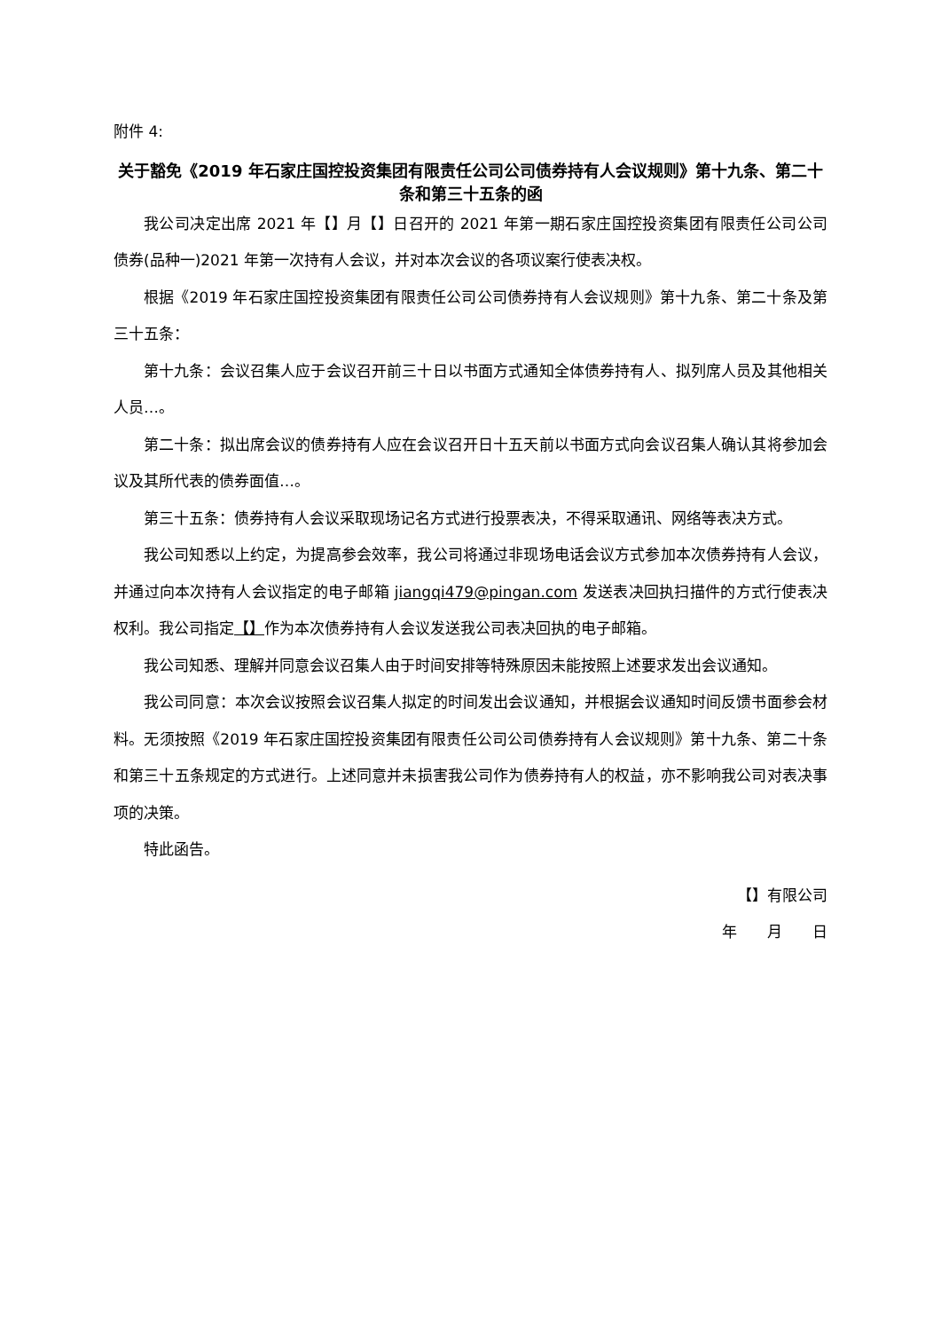附件 4:
关于豁免《2019 年石家庄国控投资集团有限责任公司公司债券持有人会议规则》第十九条、第二十条和第三十五条的函
我公司决定出席 2021 年【】月【】日召开的 2021 年第一期石家庄国控投资集团有限责任公司公司债券(品种一)2021 年第一次持有人会议，并对本次会议的各项议案行使表决权。
根据《2019 年石家庄国控投资集团有限责任公司公司债券持有人会议规则》第十九条、第二十条及第三十五条：
第十九条：会议召集人应于会议召开前三十日以书面方式通知全体债券持有人、拟列席人员及其他相关人员…。
第二十条：拟出席会议的债券持有人应在会议召开日十五天前以书面方式向会议召集人确认其将参加会议及其所代表的债券面值…。
第三十五条：债券持有人会议采取现场记名方式进行投票表决，不得采取通讯、网络等表决方式。
我公司知悉以上约定，为提高参会效率，我公司将通过非现场电话会议方式参加本次债券持有人会议，并通过向本次持有人会议指定的电子邮箱 jiangqi479@pingan.com 发送表决回执扫描件的方式行使表决权利。我公司指定【】作为本次债券持有人会议发送我公司表决回执的电子邮箱。
我公司知悉、理解并同意会议召集人由于时间安排等特殊原因未能按照上述要求发出会议通知。
我公司同意：本次会议按照会议召集人拟定的时间发出会议通知，并根据会议通知时间反馈书面参会材料。无须按照《2019 年石家庄国控投资集团有限责任公司公司债券持有人会议规则》第十九条、第二十条和第三十五条规定的方式进行。上述同意并未损害我公司作为债券持有人的权益，亦不影响我公司对表决事项的决策。
特此函告。
【】有限公司
年　　月　　日